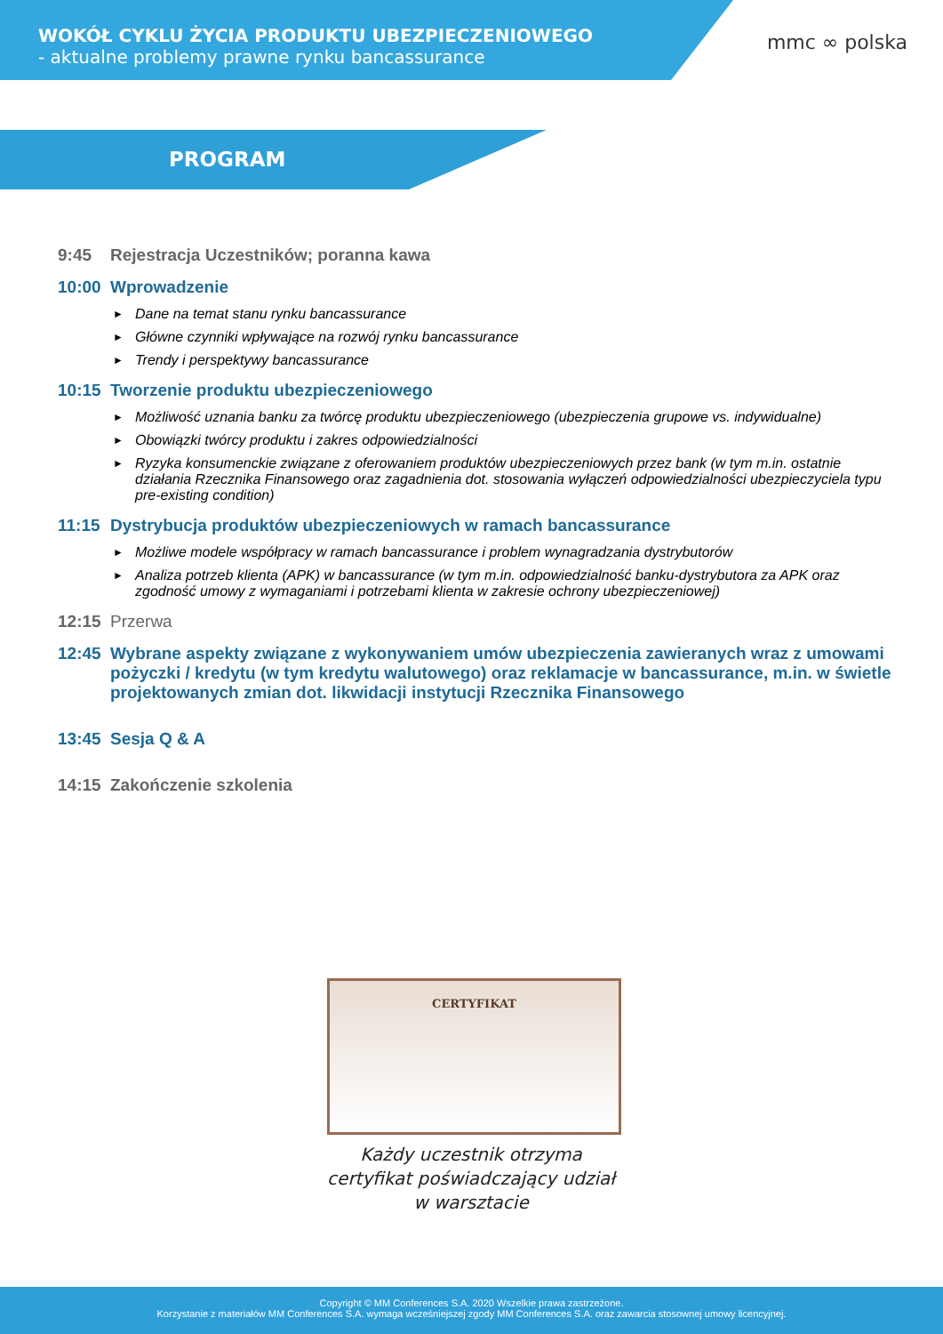WOKÓŁ CYKLU ŻYCIA PRODUKTU UBEZPIECZENIOWEGO
- aktualne problemy prawne rynku bancassurance
mmc ∞ polska
PROGRAM
9:45 Rejestracja Uczestników; poranna kawa
10:00 Wprowadzenie
Dane na temat stanu rynku bancassurance
Główne czynniki wpływające na rozwój rynku bancassurance
Trendy i perspektywy bancassurance
10:15 Tworzenie produktu ubezpieczeniowego
Możliwość uznania banku za twórcę produktu ubezpieczeniowego (ubezpieczenia grupowe vs. indywidualne)
Obowiązki twórcy produktu i zakres odpowiedzialności
Ryzyka konsumenckie związane z oferowaniem produktów ubezpieczeniowych przez bank (w tym m.in. ostatnie działania Rzecznika Finansowego oraz zagadnienia dot. stosowania wyłączeń odpowiedzialności ubezpieczyciela typu pre-existing condition)
11:15 Dystrybucja produktów ubezpieczeniowych w ramach bancassurance
Możliwe modele współpracy w ramach bancassurance i problem wynagradzania dystrybutorów
Analiza potrzeb klienta (APK) w bancassurance (w tym m.in. odpowiedzialność banku-dystrybutora za APK oraz zgodność umowy z wymaganiami i potrzebami klienta w zakresie ochrony ubezpieczeniowej)
12:15 Przerwa
12:45 Wybrane aspekty związane z wykonywaniem umów ubezpieczenia zawieranych wraz z umowami pożyczki / kredytu (w tym kredytu walutowego) oraz reklamacje w bancassurance, m.in. w świetle projektowanych zmian dot. likwidacji instytucji Rzecznika Finansowego
13:45 Sesja Q & A
14:15 Zakończenie szkolenia
CERTYFIKAT
Każdy uczestnik otrzyma
certyfikat poświadczający udział
w warsztacie
Copyright © MM Conferences S.A. 2020 Wszelkie prawa zastrzeżone.
Korzystanie z materiałów MM Conferences S.A. wymaga wcześniejszej zgody MM Conferences S.A. oraz zawarcia stosownej umowy licencyjnej.